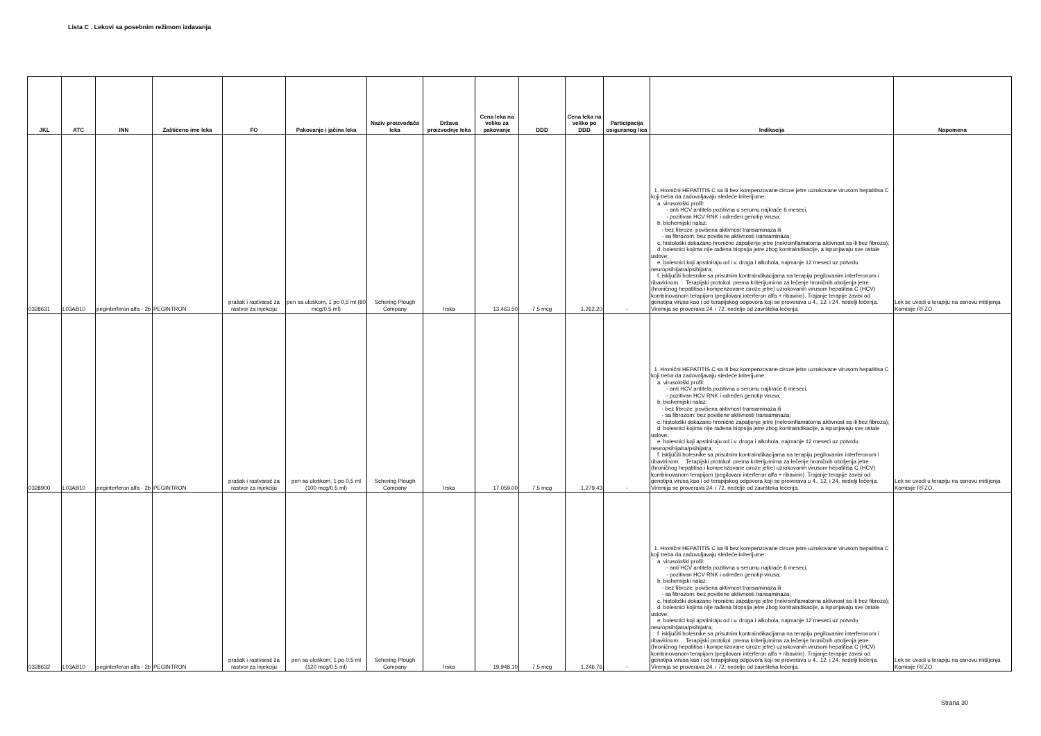Lista C . Lekovi sa posebnim režimom izdavanja
| JKL | ATC | INN | Zaštićeno ime leka | FO | Pakovanje i jačina leka | Naziv proizvođača leka | Država proizvodnje leka | Cena leka na veliko za pakovanje | DDD | Cena leka na veliko po DDD | Participacija osiguranog lica | Indikacija | Napomena |
| --- | --- | --- | --- | --- | --- | --- | --- | --- | --- | --- | --- | --- | --- |
| 0328631 | L03AB10 | peginterferon alfa - 2b | PEGINTRON | prašak i rastvarač za rastvor za injekciju | pen sa uloškom, 1 po 0,5 ml (80 mcg/0,5 ml) | Schering Plough Company | Irska | 13,463.50 | 7,5 mcg | 1,262.20 | - | 1. Hronični HEPATITIS C sa ili bez kompenzovane ciroze jetre uzrokovane virusom hepatitisa C koji treba da zadovoljavaju sledeće kriterijume: a. virusološki profil: - anti HCV antitela pozitivna u serumu najkraće 6 meseci, - pozitivan HCV RNK i određen genotip virusa; b. biohemijski nalaz: - bez fibroze: povišena aktivnost transaminaza ili - sa fibrozom: bez povišene aktivnosti transaminaza; c. histološki dokazano hronično zapaljenje jetre (nekroinflamatorna aktivnost sa ili bez fibroza); d. bolesnici kojima nije rađena biopsija jetre zbog kontraindikacije, a ispunjavaju sve ostale uslove; e. bolesnici koji apstiniraju od i.v. droga i alkohola, najmanje 12 meseci uz potvrdu neuropsihijatra/psihijatra; f. isključiti bolesnike sa prisutnim kontraindikacijama na terapiju pegilovanim interferonom i ribavirinom. Terapijski protokol: prema kriterijumima za lečenje hroničnih oboljenja jetre (hroničnog hepatitisa i kompenzovane ciroze jetre) uzrokovanih virusom hepatitisa C (HCV) kombinovanom terapijom (pegilovani interferon alfa + ribavirin). Trajanje terapije zavisi od genotipa virusa kao i od terapijskog odgovora koji se proverava u 4., 12. i 24. nedelji lečenja. Viremija se proverava 24. i 72. nedelje od završteka lečenja. | Lek se uvodi u terapiju na osnovu mišljenja Komisije RFZO. |
| 0328900 | L03AB10 | peginterferon alfa - 2b | PEGINTRON | prašak i rastvarač za rastvor za injekciju | pen sa uloškom, 1 po 0,5 ml (100 mcg/0,5 ml) | Schering Plough Company | Irska | 17,059.00 | 7,5 mcg | 1,279.43 | - | 1. Hronični HEPATITIS C sa ili bez kompenzovane ciroze jetre uzrokovane virusom hepatitisa C koji treba da zadovoljavaju sledeće kriterijume: a. virusološki profil: - anti HCV antitela pozitivna u serumu najkraće 6 meseci, - pozitivan HCV RNK i određen genotip virusa; b. biohemijski nalaz: - bez fibroze: povišena aktivnost transaminaza ili - sa fibrozom: bez povišene aktivnosti transaminaza; c. histološki dokazano hronično zapaljenje jetre (nekroinflamatorna aktivnost sa ili bez fibroza); d. bolesnici kojima nije rađena biopsija jetre zbog kontraindikacije, a ispunjavaju sve ostale uslove; e. bolesnici koji apstiniraju od i.v. droga i alkohola, najmanje 12 meseci uz potvrdu neuropsihijatra/psihijatra; f. isključiti bolesnike sa prisutnim kontraindikacijama na terapiju pegilovanim interferonom i ribavirinom. Terapijski protokol: prema kriterijumima za lečenje hroničnih oboljenja jetre (hroničnog hepatitisa i kompenzovane ciroze jetre) uzrokovanih virusom hepatitisa C (HCV) kombinovanom terapijom (pegilovani interferon alfa + ribavirin). Trajanje terapije zavisi od genotipa virusa kao i od terapijskog odgovora koji se proverava u 4., 12. i 24. nedelji lečenja. Viremija se proverava 24. i 72. nedelje od završteka lečenja. | Lek se uvodi u terapiju na osnovu mišljenja Komisije RFZO. |
| 0328632 | L03AB10 | peginterferon alfa - 2b | PEGINTRON | prašak i rastvarač za rastvor za injekciju | pen sa uloškom, 1 po 0,5 ml (120 mcg/0,5 ml) | Schering Plough Company | Irska | 19,948.10 | 7,5 mcg | 1,246.76 | - | 1. Hronični HEPATITIS C sa ili bez kompenzovane ciroze jetre uzrokovane virusom hepatitisa C koji treba da zadovoljavaju sledeće kriterijume: a. virusološki profil: - anti HCV antitela pozitivna u serumu najkraće 6 meseci, - pozitivan HCV RNK i određen genotip virusa; b. biohemijski nalaz: - bez fibroze: povišena aktivnost transaminaza ili - sa fibrozom: bez povišene aktivnosti transaminaza; c. histološki dokazano hronično zapaljenje jetre (nekroinflamatorna aktivnost sa ili bez fibroza); d. bolesnici kojima nije rađena biopsija jetre zbog kontraindikacije, a ispunjavaju sve ostale uslove; e. bolesnici koji apstiniraju od i.v. droga i alkohola, najmanje 12 meseci uz potvrdu neuropsihijatra/psihijatra; f. isključiti bolesnike sa prisutnim kontraindikacijama na terapiju pegilovanim interferonom i ribavirinom. Terapijski protokol: prema kriterijumima za lečenje hroničnih oboljenja jetre (hroničnog hepatitisa i kompenzovane ciroze jetre) uzrokovanih virusom hepatitisa C (HCV) kombinovanom terapijom (pegilovani interferon alfa + ribavirin). Trajanje terapije zavisi od genotipa virusa kao i od terapijskog odgovora koji se proverava u 4., 12. i 24. nedelji lečenja. Viremija se proverava 24. i 72. nedelje od završteka lečenja. | Lek se uvodi u terapiju na osnovu mišljenja Komisije RFZO. |
Strana 30